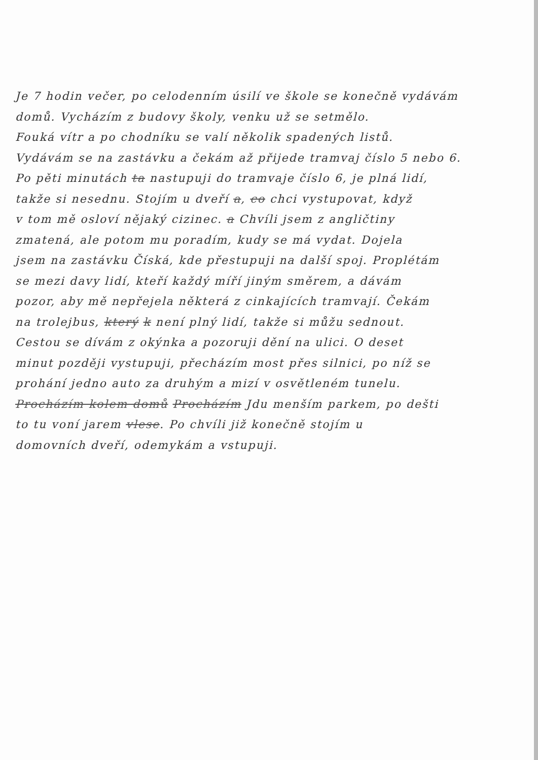Je 7 hodin večer, po celodenním úsilí ve škole se konečně vydávám
domů. Vycházím z budovy školy, venku už se setmělo.
Fouká vítr a po chodníku se valí několik spadených listů.
Vydávám se na zastávku a čekám až přijede tramvaj číslo 5 nebo 6.
Po pěti minutách ta nastupuji do tramvaje číslo 6, je plná lidí,
takže si nesednu. Stojím u dveří a, co chci vystupovat, když
v tom mě osloví nějaký cizinec. a Chvíli jsem z angličtiny
zmatená, ale potom mu poradím, kudy se má vydat. Dojela
jsem na zastávku Číská, kde přestupuji na další spoj. Proplétám
se mezi davy lidí, kteří každý míří jiným směrem, a dávám
pozor, aby mě nepřejela některá z cinkajících tramvají. Čekám
na trolejbus, který k není plný lidí, takže si můžu sednout.
Cestou se dívám z okýnka a pozoruji dění na ulici. O deset
minut později vystupuji, přecházím most přes silnici, po níž se
prohání jedno auto za druhým a mizí v osvětleném tunelu.
Procházím kolem domů Procházím Jdu menším parkem, po dešti
to tu voní jarem vlese. Po chvíli již konečně stojím u
domovních dveří, odemykám a vstupuji.